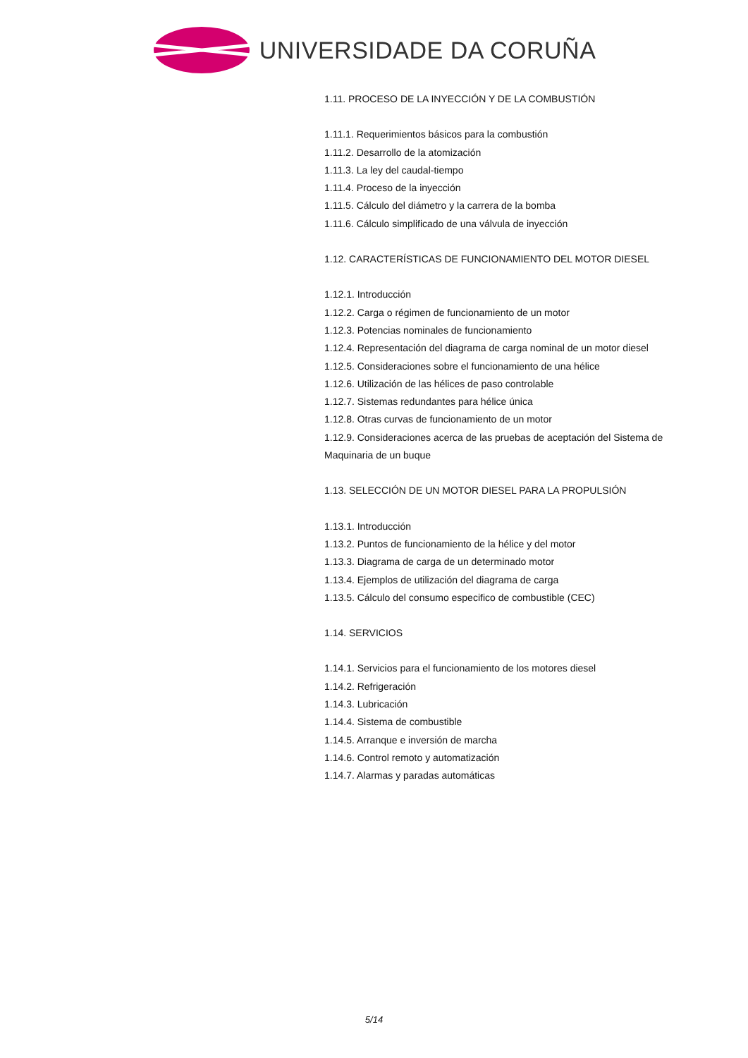UNIVERSIDADE DA CORUÑA
1.11. PROCESO DE LA INYECCIÓN Y DE LA COMBUSTIÓN
1.11.1. Requerimientos básicos para la combustión
1.11.2. Desarrollo de la atomización
1.11.3. La ley del caudal-tiempo
1.11.4. Proceso de la inyección
1.11.5. Cálculo del diámetro y la carrera de la bomba
1.11.6. Cálculo simplificado de una válvula de inyección
1.12. CARACTERÍSTICAS DE FUNCIONAMIENTO DEL MOTOR DIESEL
1.12.1. Introducción
1.12.2. Carga o régimen de funcionamiento de un motor
1.12.3. Potencias nominales de funcionamiento
1.12.4. Representación del diagrama de carga nominal de un motor diesel
1.12.5. Consideraciones sobre el funcionamiento de una hélice
1.12.6. Utilización de las hélices de paso controlable
1.12.7. Sistemas redundantes para hélice única
1.12.8. Otras curvas de funcionamiento de un motor
1.12.9. Consideraciones acerca de las pruebas de aceptación del Sistema de Maquinaria de un buque
1.13. SELECCIÓN DE UN MOTOR DIESEL PARA LA PROPULSIÓN
1.13.1. Introducción
1.13.2. Puntos de funcionamiento de la hélice y del motor
1.13.3. Diagrama de carga de un determinado motor
1.13.4. Ejemplos de utilización del diagrama de carga
1.13.5. Cálculo del consumo especifico de combustible (CEC)
1.14. SERVICIOS
1.14.1. Servicios para el funcionamiento de los motores diesel
1.14.2. Refrigeración
1.14.3. Lubricación
1.14.4. Sistema de combustible
1.14.5. Arranque e inversión de marcha
1.14.6. Control remoto y automatización
1.14.7. Alarmas y paradas automáticas
5/14